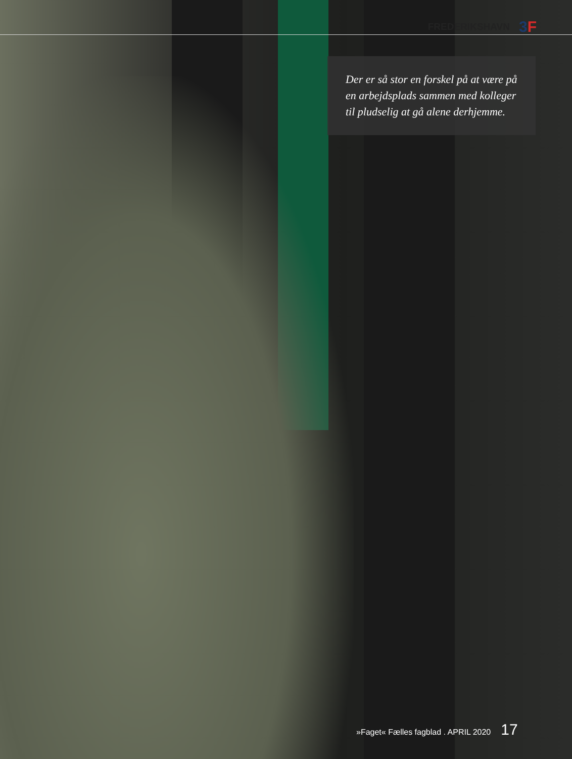FREDERIKSHAVN
3F
Der er så stor en forskel på at være på en arbejdsplads sammen med kolleger til pludselig at gå alene derhjemme.
»Faget« Fælles fagblad . APRIL 2020 17